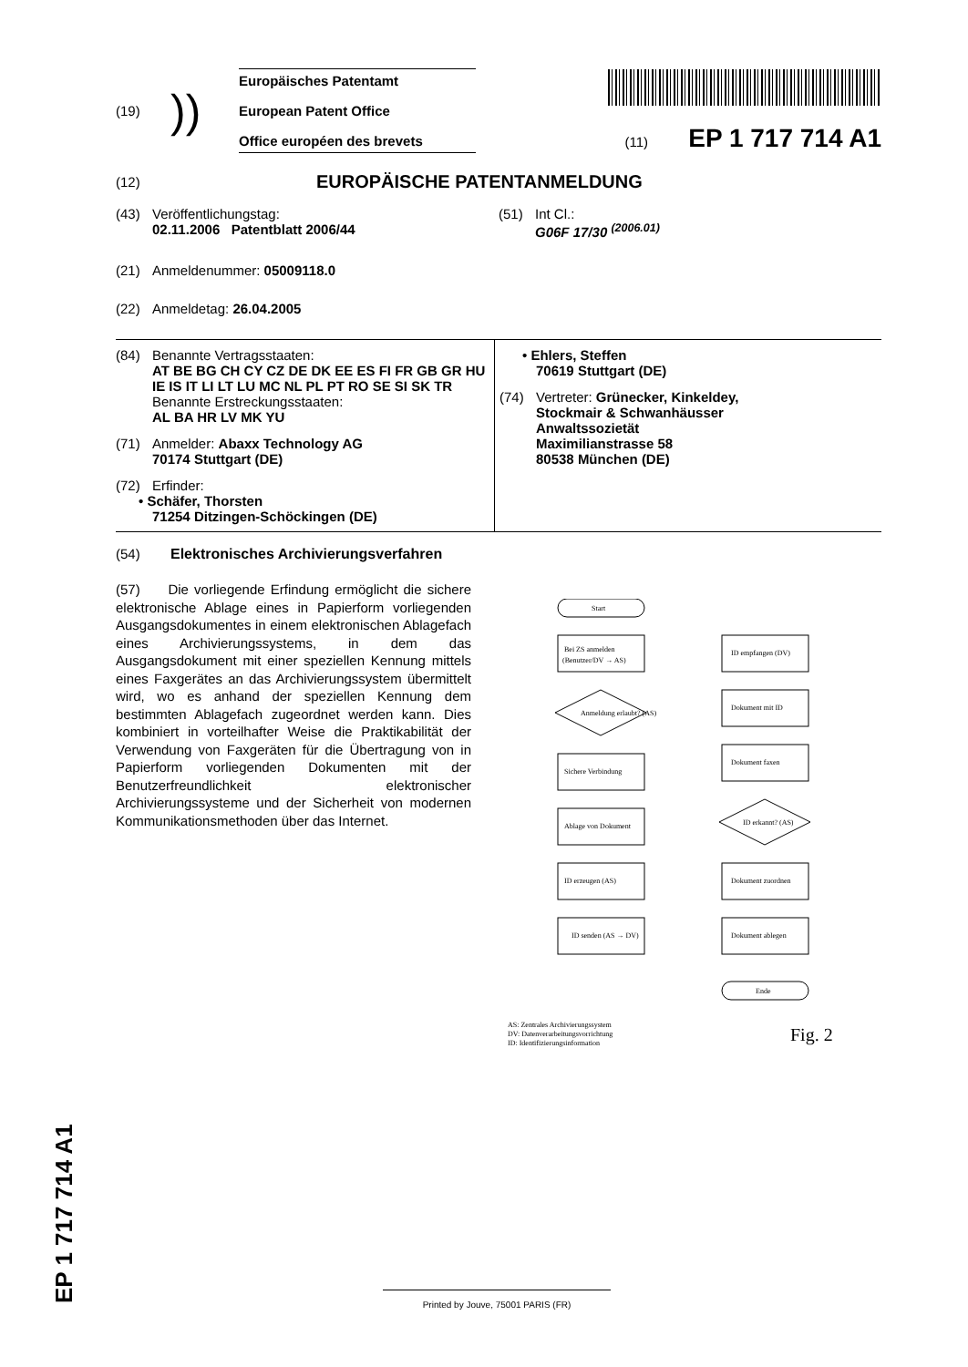(19)))
Europäisches Patentamt
European Patent Office
Office européen des brevets
(11) EP 1 717 714 A1
(12) EUROPÄISCHE PATENTANMELDUNG
(43) Veröffentlichungstag:
02.11.2006 Patentblatt 2006/44
(51) Int Cl.:
G06F 17/30 <sup>(2006.01)</sup>
(21) Anmeldenummer: 05009118.0
(22) Anmeldetag: 26.04.2005
(84) Benannte Vertragsstaaten:
AT BE BG CH CY CZ DE DK EE ES FI FR GB GR HU IE IS IT LI LT LU MC NL PL PT RO SE SI SK TR
Benannte Erstreckungsstaaten:
AL BA HR LV MK YU
(71) Anmelder: Abaxx Technology AG
70174 Stuttgart (DE)
(72) Erfinder:
• Schäfer, Thorsten
71254 Ditzingen-Schöckingen (DE)
• Ehlers, Steffen
70619 Stuttgart (DE)
(74) Vertreter: Grünecker, Kinkeldey,
Stockmair & Schwanhäusser
Anwaltssozietät
Maximilianstrasse 58
80538 München (DE)
(54) Elektronisches Archivierungsverfahren
(57) Die vorliegende Erfindung ermöglicht die sichere elektronische Ablage eines in Papierform vorliegenden Ausgangsdokumentes in einem elektronischen Ablagefach eines Archivierungssystems, in dem das Ausgangsdokument mit einer speziellen Kennung mittels eines Faxgerätes an das Archivierungssystem übermittelt wird, wo es anhand der speziellen Kennung dem bestimmten Ablagefach zugeordnet werden kann. Dies kombiniert in vorteilhafter Weise die Praktikabilität der Verwendung von Faxgeräten für die Übertragung von in Papierform vorliegenden Dokumenten mit der Benutzerfreundlichkeit elektronischer Archivierungssysteme und der Sicherheit von modernen Kommunikationsmethoden über das Internet.
Start
Bei ZS anmelden
(Benutzer/DV → AS)
Anmeldung erlaubt? (AS)
Sichere Verbindung
Ablage von Dokument
ID erzeugen (AS)
ID senden (AS → DV)
ID empfangen (DV)
Dokument mit ID
Dokument faxen
ID erkannt? (AS)
Dokument zuordnen
Dokument ablegen
Ende
AS: Zentrales Archivierungssystem
DV: Datenverarbeitungsvorrichtung
ID: Identifizierungsinformation
Fig. 2
EP 1 717 714 A1
Printed by Jouve, 75001 PARIS (FR)